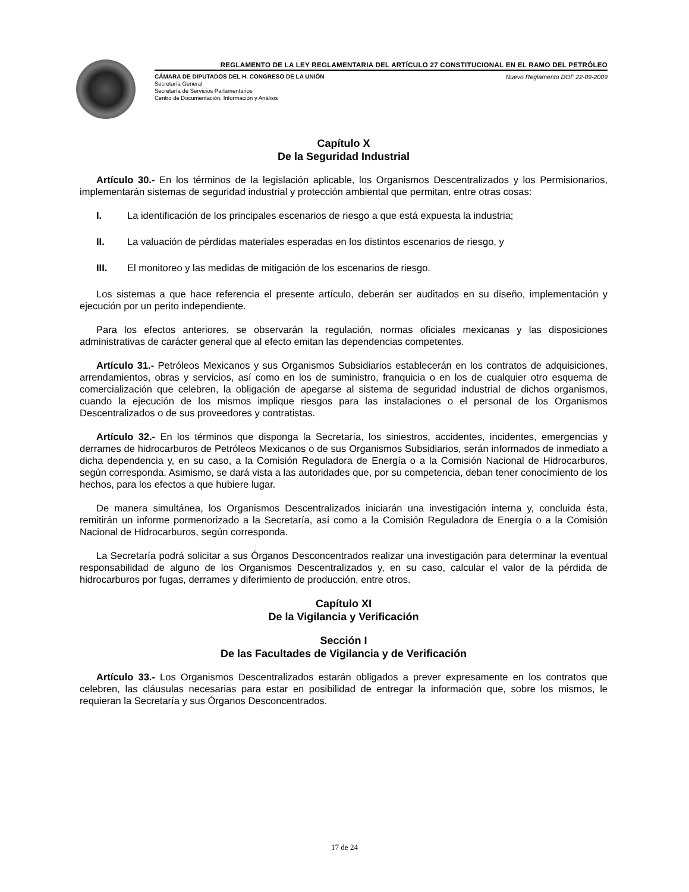REGLAMENTO DE LA LEY REGLAMENTARIA DEL ARTÍCULO 27 CONSTITUCIONAL EN EL RAMO DEL PETRÓLEO
CÁMARA DE DIPUTADOS DEL H. CONGRESO DE LA UNIÓN Nuevo Reglamento DOF 22-09-2009
Secretaría General
Secretaría de Servicios Parlamentarios
Centro de Documentación, Información y Análisis
Capítulo X
De la Seguridad Industrial
Artículo 30.- En los términos de la legislación aplicable, los Organismos Descentralizados y los Permisionarios, implementarán sistemas de seguridad industrial y protección ambiental que permitan, entre otras cosas:
I. La identificación de los principales escenarios de riesgo a que está expuesta la industria;
II. La valuación de pérdidas materiales esperadas en los distintos escenarios de riesgo, y
III. El monitoreo y las medidas de mitigación de los escenarios de riesgo.
Los sistemas a que hace referencia el presente artículo, deberán ser auditados en su diseño, implementación y ejecución por un perito independiente.
Para los efectos anteriores, se observarán la regulación, normas oficiales mexicanas y las disposiciones administrativas de carácter general que al efecto emitan las dependencias competentes.
Artículo 31.- Petróleos Mexicanos y sus Organismos Subsidiarios establecerán en los contratos de adquisiciones, arrendamientos, obras y servicios, así como en los de suministro, franquicia o en los de cualquier otro esquema de comercialización que celebren, la obligación de apegarse al sistema de seguridad industrial de dichos organismos, cuando la ejecución de los mismos implique riesgos para las instalaciones o el personal de los Organismos Descentralizados o de sus proveedores y contratistas.
Artículo 32.- En los términos que disponga la Secretaría, los siniestros, accidentes, incidentes, emergencias y derrames de hidrocarburos de Petróleos Mexicanos o de sus Organismos Subsidiarios, serán informados de inmediato a dicha dependencia y, en su caso, a la Comisión Reguladora de Energía o a la Comisión Nacional de Hidrocarburos, según corresponda. Asimismo, se dará vista a las autoridades que, por su competencia, deban tener conocimiento de los hechos, para los efectos a que hubiere lugar.
De manera simultánea, los Organismos Descentralizados iniciarán una investigación interna y, concluida ésta, remitirán un informe pormenorizado a la Secretaría, así como a la Comisión Reguladora de Energía o a la Comisión Nacional de Hidrocarburos, según corresponda.
La Secretaría podrá solicitar a sus Órganos Desconcentrados realizar una investigación para determinar la eventual responsabilidad de alguno de los Organismos Descentralizados y, en su caso, calcular el valor de la pérdida de hidrocarburos por fugas, derrames y diferimiento de producción, entre otros.
Capítulo XI
De la Vigilancia y Verificación
Sección I
De las Facultades de Vigilancia y de Verificación
Artículo 33.- Los Organismos Descentralizados estarán obligados a prever expresamente en los contratos que celebren, las cláusulas necesarias para estar en posibilidad de entregar la información que, sobre los mismos, le requieran la Secretaría y sus Órganos Desconcentrados.
17 de 24